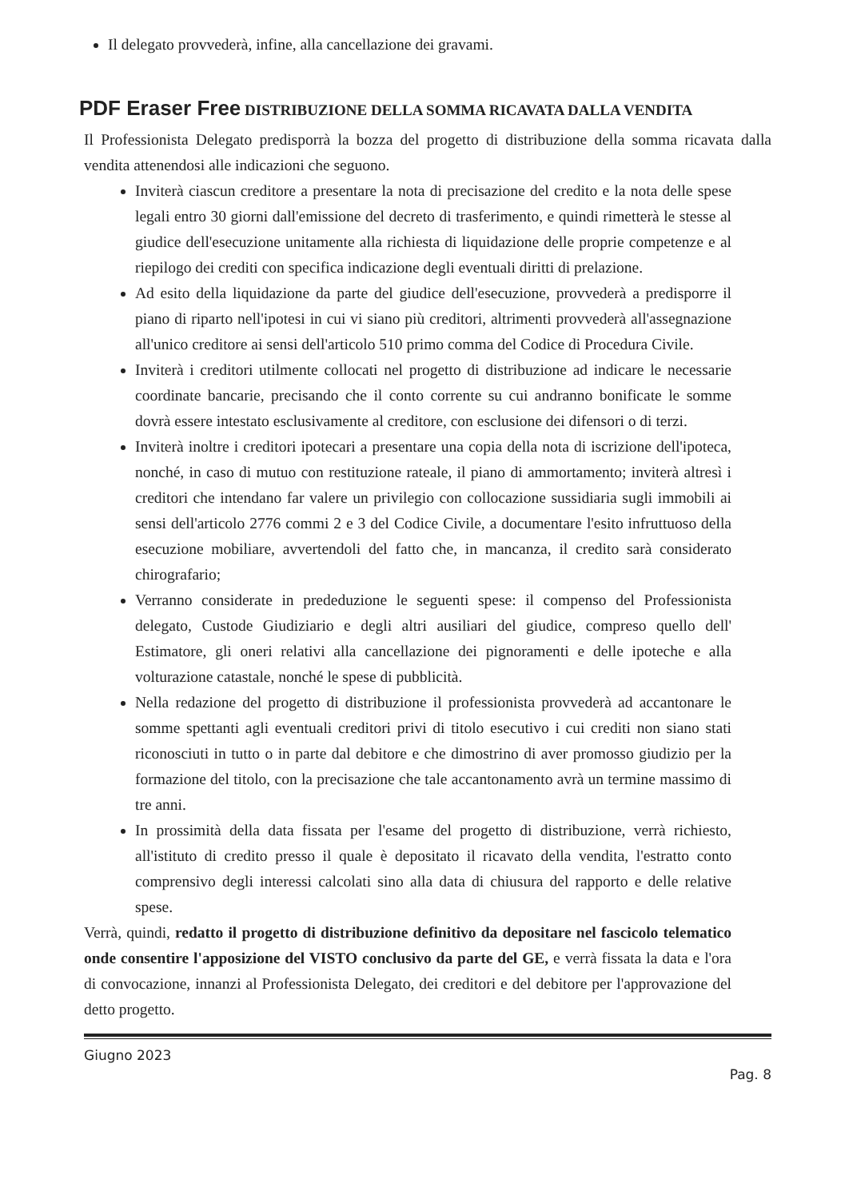Il delegato provvederà, infine, alla cancellazione dei gravami.
PDF Eraser Free DISTRIBUZIONE DELLA SOMMA RICAVATA DALLA VENDITA
Il Professionista Delegato predisporrà la bozza del progetto di distribuzione della somma ricavata dalla vendita attenendosi alle indicazioni che seguono.
Inviterà ciascun creditore a presentare la nota di precisazione del credito e la nota delle spese legali entro 30 giorni dall'emissione del decreto di trasferimento, e quindi rimetterà le stesse al giudice dell'esecuzione unitamente alla richiesta di liquidazione delle proprie competenze e al riepilogo dei crediti con specifica indicazione degli eventuali diritti di prelazione.
Ad esito della liquidazione da parte del giudice dell'esecuzione, provvederà a predisporre il piano di riparto nell'ipotesi in cui vi siano più creditori, altrimenti provvederà all'assegnazione all'unico creditore ai sensi dell'articolo 510 primo comma del Codice di Procedura Civile.
Inviterà i creditori utilmente collocati nel progetto di distribuzione ad indicare le necessarie coordinate bancarie, precisando che il conto corrente su cui andranno bonificate le somme dovrà essere intestato esclusivamente al creditore, con esclusione dei difensori o di terzi.
Inviterà inoltre i creditori ipotecari a presentare una copia della nota di iscrizione dell'ipoteca, nonché, in caso di mutuo con restituzione rateale, il piano di ammortamento; inviterà altresì i creditori che intendano far valere un privilegio con collocazione sussidiaria sugli immobili ai sensi dell'articolo 2776 commi 2 e 3 del Codice Civile, a documentare l'esito infruttuoso della esecuzione mobiliare, avvertendoli del fatto che, in mancanza, il credito sarà considerato chirografario;
Verranno considerate in prededuzione le seguenti spese: il compenso del Professionista delegato, Custode Giudiziario e degli altri ausiliari del giudice, compreso quello dell' Estimatore, gli oneri relativi alla cancellazione dei pignoramenti e delle ipoteche e alla volturazione catastale, nonché le spese di pubblicità.
Nella redazione del progetto di distribuzione il professionista provvederà ad accantonare le somme spettanti agli eventuali creditori privi di titolo esecutivo i cui crediti non siano stati riconosciuti in tutto o in parte dal debitore e che dimostrino di aver promosso giudizio per la formazione del titolo, con la precisazione che tale accantonamento avrà un termine massimo di tre anni.
In prossimità della data fissata per l'esame del progetto di distribuzione, verrà richiesto, all'istituto di credito presso il quale è depositato il ricavato della vendita, l'estratto conto comprensivo degli interessi calcolati sino alla data di chiusura del rapporto e delle relative spese.
Verrà, quindi, redatto il progetto di distribuzione definitivo da depositare nel fascicolo telematico onde consentire l'apposizione del VISTO conclusivo da parte del GE, e verrà fissata la data e l'ora di convocazione, innanzi al Professionista Delegato, dei creditori e del debitore per l'approvazione del detto progetto.
Giugno 2023
Pag. 8